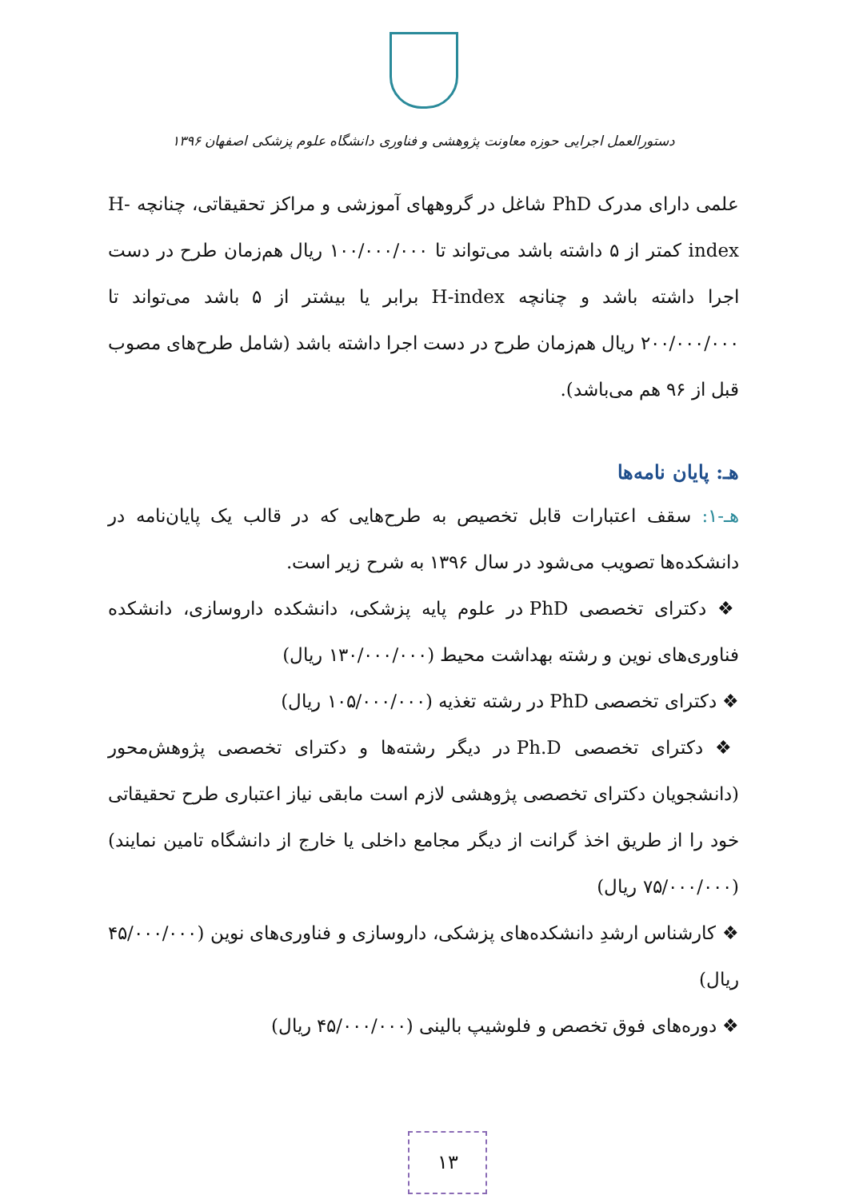دستورالعمل اجرایی حوزه معاونت پژوهشی و فناوری دانشگاه علوم پزشکی اصفهان ۱۳۹۶
علمی دارای مدرک PhD شاغل در گروههای آموزشی و مراکز تحقیقاتی، چنانچه H-index کمتر از ۵ داشته باشد می‌تواند تا ۱۰۰/۰۰۰/۰۰۰ ریال هم‌زمان طرح در دست اجرا داشته باشد و چنانچه H-index برابر یا بیشتر از ۵ باشد می‌تواند تا ۲۰۰/۰۰۰/۰۰۰ ریال هم‌زمان طرح در دست اجرا داشته باشد (شامل طرح‌های مصوب قبل از ۹۶ هم می‌باشد).
هـ: پایان نامه‌ها
هـ-۱: سقف اعتبارات قابل تخصیص به طرح‌هایی که در قالب یک پایان‌نامه در دانشکده‌ها تصویب می‌شود در سال ۱۳۹۶ به شرح زیر است.
❖ دکترای تخصصی PhD در علوم پایه پزشکی، دانشکده داروسازی، دانشکده فناوری‌های نوین و رشته بهداشت محیط (۱۳۰/۰۰۰/۰۰۰ ریال)
❖ دکترای تخصصی PhD در رشته تغذیه (۱۰۵/۰۰۰/۰۰۰ ریال)
❖ دکترای تخصصی Ph.D در دیگر رشته‌ها و دکترای تخصصی پژوهش‌محور (دانشجویان دکترای تخصصی پژوهشی لازم است مابقی نیاز اعتباری طرح تحقیقاتی خود را از طریق اخذ گرانت از دیگر مجامع داخلی یا خارج از دانشگاه تامین نمایند) (۷۵/۰۰۰/۰۰۰ ریال)
❖ کارشناس ارشدِ دانشکده‌های پزشکی، داروسازی و فناوری‌های نوین (۴۵/۰۰۰/۰۰۰ ریال)
❖ دوره‌های فوق تخصص و فلوشیپ بالینی (۴۵/۰۰۰/۰۰۰ ریال)
۱۳